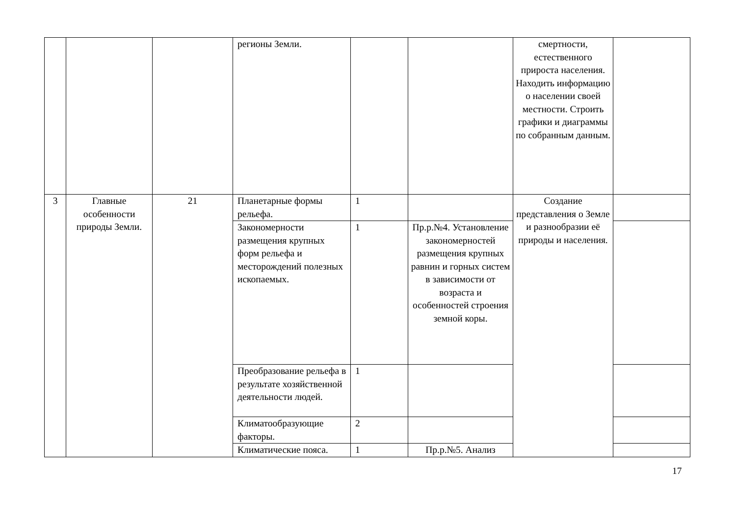| | | | регионы Земли. | | | смертности, естественного прироста населения. Находить информацию о населении своей местности. Строить графики и диаграммы по собранным данным. | |
| 3 | Главные особенности природы Земли. | 21 | Планетарные формы рельефа. | 1 | | Создание представления о Земле и разнообразии её природы и населения. | |
| | | | Закономерности размещения крупных форм рельефа и месторождений полезных ископаемых. | 1 | Пр.р.№4. Установление закономерностей размещения крупных равнин и горных систем в зависимости от возраста и особенностей строения земной коры. | | |
| | | | Преобразование рельефа в результате хозяйственной деятельности людей. | 1 | | | |
| | | | Климатообразующие факторы. | 2 | | | |
| | | | Климатические пояса. | 1 | Пр.р.№5. Анализ | | |
17